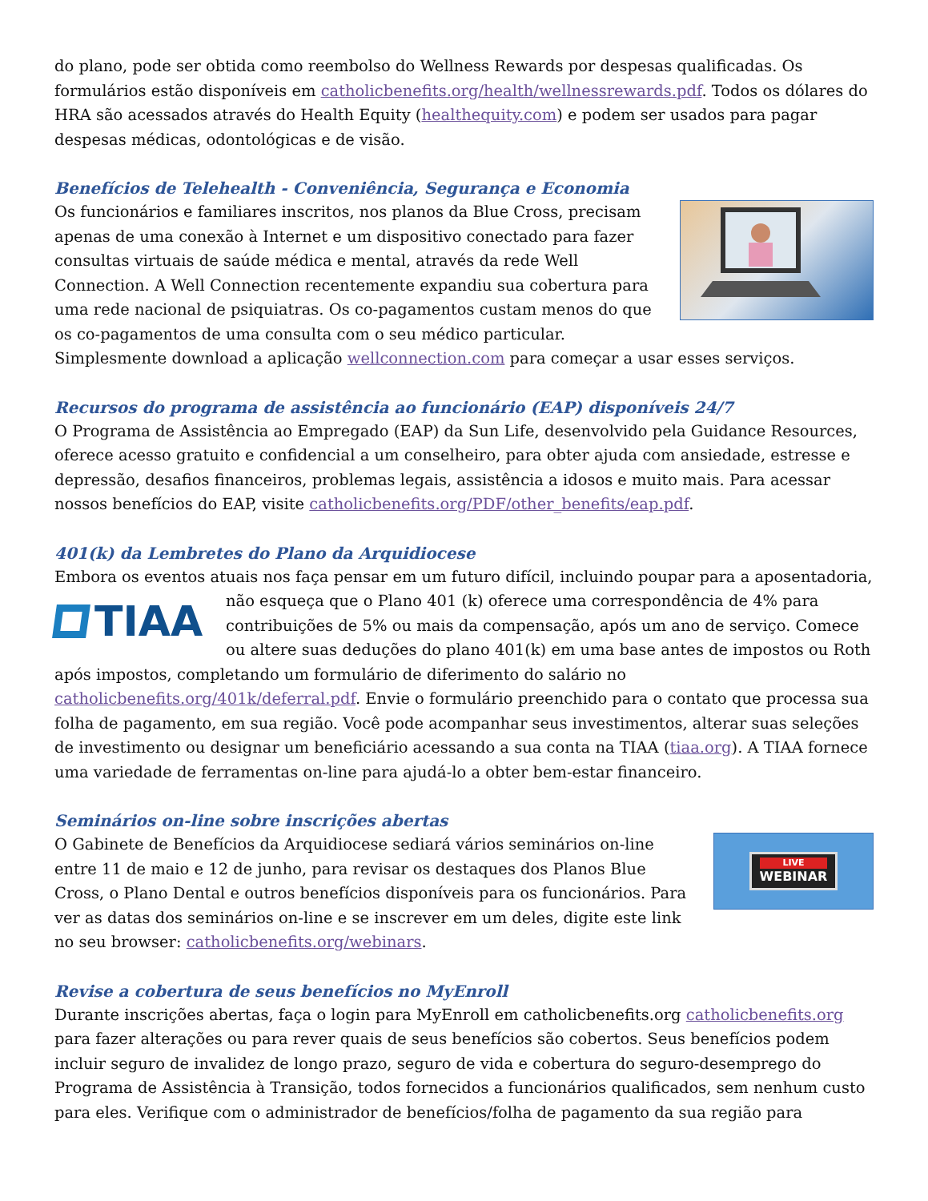do plano, pode ser obtida como reembolso do Wellness Rewards por despesas qualificadas. Os formulários estão disponíveis em catholicbenefits.org/health/wellnessrewards.pdf. Todos os dólares do HRA são acessados através do Health Equity (healthequity.com) e podem ser usados para pagar despesas médicas, odontológicas e de visão.
Benefícios de Telehealth - Conveniência, Segurança e Economia
Os funcionários e familiares inscritos, nos planos da Blue Cross, precisam apenas de uma conexão à Internet e um dispositivo conectado para fazer consultas virtuais de saúde médica e mental, através da rede Well Connection. A Well Connection recentemente expandiu sua cobertura para uma rede nacional de psiquiatras. Os co-pagamentos custam menos do que os co-pagamentos de uma consulta com o seu médico particular. Simplesmente download a aplicação wellconnection.com para começar a usar esses serviços.
Recursos do programa de assistência ao funcionário (EAP) disponíveis 24/7
O Programa de Assistência ao Empregado (EAP) da Sun Life, desenvolvido pela Guidance Resources, oferece acesso gratuito e confidencial a um conselheiro, para obter ajuda com ansiedade, estresse e depressão, desafios financeiros, problemas legais, assistência a idosos e muito mais. Para acessar nossos benefícios do EAP, visite catholicbenefits.org/PDF/other_benefits/eap.pdf.
401(k) da Lembretes do Plano da Arquidiocese
Embora os eventos atuais nos faça pensar em um futuro difícil, incluindo poupar para a
TIAA
aposentadoria, não esqueça que o Plano 401 (k) oferece uma correspondência de 4% para contribuições de 5% ou mais da compensação, após um ano de serviço. Comece ou altere suas deduções do plano 401(k) em uma base antes de impostos ou Roth após impostos, completando um formulário de diferimento do salário no catholicbenefits.org/401k/deferral.pdf. Envie o formulário preenchido para o contato que processa sua folha de pagamento, em sua região. Você pode acompanhar seus investimentos, alterar suas seleções de investimento ou designar um beneficiário acessando a sua conta na TIAA (tiaa.org). A TIAA fornece uma variedade de ferramentas on-line para ajudá-lo a obter bem-estar financeiro.
Seminários on-line sobre inscrições abertas
LIVE
WEBINAR
O Gabinete de Benefícios da Arquidiocese sediará vários seminários on-line entre 11 de maio e 12 de junho, para revisar os destaques dos Planos Blue Cross, o Plano Dental e outros benefícios disponíveis para os funcionários. Para ver as datas dos seminários on-line e se inscrever em um deles, digite este link no seu browser: catholicbenefits.org/webinars.
Revise a cobertura de seus benefícios no MyEnroll
Durante inscrições abertas, faça o login para MyEnroll em catholicbenefits.org catholicbenefits.org para fazer alterações ou para rever quais de seus benefícios são cobertos. Seus benefícios podem incluir seguro de invalidez de longo prazo, seguro de vida e cobertura do seguro-desemprego do Programa de Assistência à Transição, todos fornecidos a funcionários qualificados, sem nenhum custo para eles. Verifique com o administrador de benefícios/folha de pagamento da sua região para